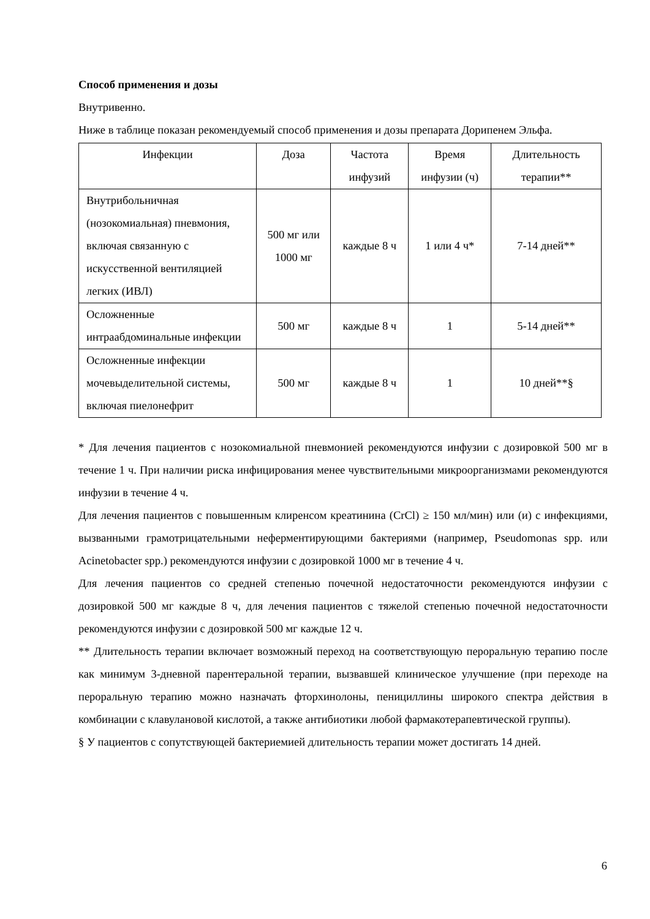Способ применения и дозы
Внутривенно.
Ниже в таблице показан рекомендуемый способ применения и дозы препарата Дорипенем Эльфа.
| Инфекции | Доза | Частота инфузий | Время инфузии (ч) | Длительность терапии** |
| Внутрибольничная (нозокомиальная) пневмония, включая связанную с искусственной вентиляцией легких (ИВЛ) | 500 мг или 1000 мг | каждые 8 ч | 1 или 4 ч* | 7-14 дней** |
| Осложненные интраабдоминальные инфекции | 500 мг | каждые 8 ч | 1 | 5-14 дней** |
| Осложненные инфекции мочевыделительной системы, включая пиелонефрит | 500 мг | каждые 8 ч | 1 | 10 дней**§ |
* Для лечения пациентов с нозокомиальной пневмонией рекомендуются инфузии с дозировкой 500 мг в течение 1 ч. При наличии риска инфицирования менее чувствительными микроорганизмами рекомендуются инфузии в течение 4 ч.
Для лечения пациентов с повышенным клиренсом креатинина (CrCl) ≥ 150 мл/мин) или (и) с инфекциями, вызванными грамотрицательными неферментирующими бактериями (например, Pseudomonas spp. или Acinetobacter spp.) рекомендуются инфузии с дозировкой 1000 мг в течение 4 ч.
Для лечения пациентов со средней степенью почечной недостаточности рекомендуются инфузии с дозировкой 500 мг каждые 8 ч, для лечения пациентов с тяжелой степенью почечной недостаточности рекомендуются инфузии с дозировкой 500 мг каждые 12 ч.
** Длительность терапии включает возможный переход на соответствующую пероральную терапию после как минимум 3-дневной парентеральной терапии, вызвавшей клиническое улучшение (при переходе на пероральную терапию можно назначать фторхинолоны, пенициллины широкого спектра действия в комбинации с клавулановой кислотой, а также антибиотики любой фармакотерапевтической группы).
§ У пациентов с сопутствующей бактериемией длительность терапии может достигать 14 дней.
6